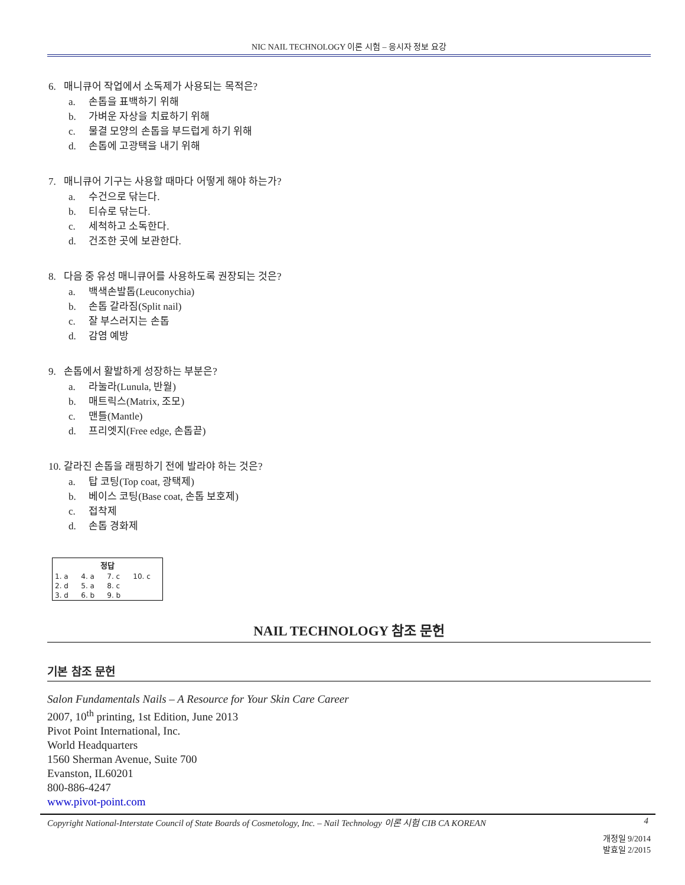NIC NAIL TECHNOLOGY 이론 시험 – 응시자 정보 요강
6. 매니큐어 작업에서 소독제가 사용되는 목적은?
a. 손톱을 표백하기 위해
b. 가벼운 자상을 치료하기 위해
c. 물결 모양의 손톱을 부드럽게 하기 위해
d. 손톱에 고광택을 내기 위해
7. 매니큐어 기구는 사용할 때마다 어떻게 해야 하는가?
a. 수건으로 닦는다.
b. 티슈로 닦는다.
c. 세척하고 소독한다.
d. 건조한 곳에 보관한다.
8. 다음 중 유성 매니큐어를 사용하도록 권장되는 것은?
a. 백색손발톱(Leuconychia)
b. 손톱 갈라짐(Split nail)
c. 잘 부스러지는 손톱
d. 감염 예방
9. 손톱에서 활발하게 성장하는 부분은?
a. 라눌라(Lunula, 반월)
b. 매트릭스(Matrix, 조모)
c. 맨틀(Mantle)
d. 프리엣지(Free edge, 손톱끝)
10. 갈라진 손톱을 래핑하기 전에 발라야 하는 것은?
a. 탑 코팅(Top coat, 광택제)
b. 베이스 코팅(Base coat, 손톱 보호제)
c. 접착제
d. 손톱 경화제
| 정답 | | | |
| --- | --- | --- | --- |
| 1. a | 4. a | 7. c | 10. c |
| 2. d | 5. a | 8. c | |
| 3. d | 6. b | 9. b | |
NAIL TECHNOLOGY 참조 문헌
기본 참조 문헌
Salon Fundamentals Nails – A Resource for Your Skin Care Career
2007, 10<sup>th</sup> printing, 1st Edition, June 2013
Pivot Point International, Inc.
World Headquarters
1560 Sherman Avenue, Suite 700
Evanston, IL60201
800-886-4247
www.pivot-point.com
Copyright National-Interstate Council of State Boards of Cosmetology, Inc. – Nail Technology 이론 시험 CIB CA KOREAN 4
개정일 9/2014
발효일 2/2015